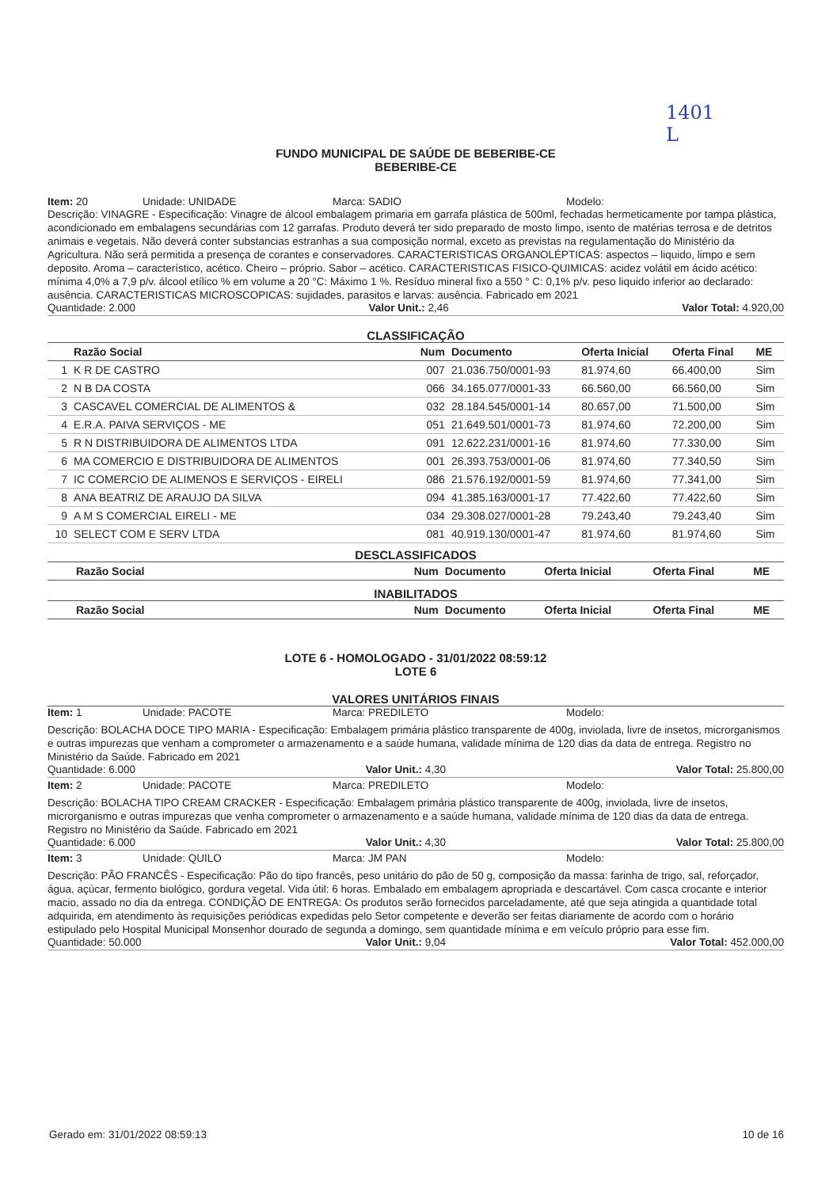1401
L
FUNDO MUNICIPAL DE SAÚDE DE BEBERIBE-CE
BEBERIBE-CE
Item: 20 Unidade: UNIDADE Marca: SADIO Modelo:
Descrição: VINAGRE - Especificação: Vinagre de álcool embalagem primaria em garrafa plástica de 500ml, fechadas hermeticamente por tampa plástica, acondicionado em embalagens secundárias com 12 garrafas. Produto deverá ter sido preparado de mosto limpo, isento de matérias terrosa e de detritos animais e vegetais. Não deverá conter substancias estranhas a sua composição normal, exceto as previstas na regulamentação do Ministério da Agricultura. Não será permitida a presença de corantes e conservadores. CARACTERISTICAS ORGANOLÉPTICAS: aspectos – liquido, limpo e sem deposito. Aroma – característico, acético. Cheiro – próprio. Sabor – acético. CARACTERISTICAS FISICO-QUIMICAS: acidez volátil em ácido acético: mínima 4,0% a 7,9 p/v. álcool etílico % em volume a 20 °C: Máximo 1 %. Resíduo mineral fixo a 550 ° C: 0,1% p/v. peso liquido inferior ao declarado: ausência. CARACTERISTICAS MICROSCOPICAS: sujidades, parasitos e larvas: ausência. Fabricado em 2021
Quantidade: 2.000 Valor Unit.: 2,46 Valor Total: 4.920,00
CLASSIFICAÇÃO
| | Razão Social | Num | Documento | Oferta Inicial | Oferta Final | ME |
| --- | --- | --- | --- | --- | --- | --- |
| 1 | K R DE CASTRO | 007 | 21.036.750/0001-93 | 81.974,60 | 66.400,00 | Sim |
| 2 | N B DA COSTA | 066 | 34.165.077/0001-33 | 66.560,00 | 66.560,00 | Sim |
| 3 | CASCAVEL COMERCIAL DE ALIMENTOS & | 032 | 28.184.545/0001-14 | 80.657,00 | 71.500,00 | Sim |
| 4 | E.R.A. PAIVA SERVIÇOS - ME | 051 | 21.649.501/0001-73 | 81.974,60 | 72.200,00 | Sim |
| 5 | R N DISTRIBUIDORA DE ALIMENTOS LTDA | 091 | 12.622.231/0001-16 | 81.974,60 | 77.330,00 | Sim |
| 6 | MA COMERCIO E DISTRIBUIDORA DE ALIMENTOS | 001 | 26.393.753/0001-06 | 81.974,60 | 77.340,50 | Sim |
| 7 | IC COMERCIO DE ALIMENOS E SERVIÇOS - EIRELI | 086 | 21.576.192/0001-59 | 81.974,60 | 77.341,00 | Sim |
| 8 | ANA BEATRIZ DE ARAUJO DA SILVA | 094 | 41.385.163/0001-17 | 77.422,60 | 77.422,60 | Sim |
| 9 | A M S COMERCIAL EIRELI - ME | 034 | 29.308.027/0001-28 | 79.243,40 | 79.243,40 | Sim |
| 10 | SELECT COM E SERV LTDA | 081 | 40.919.130/0001-47 | 81.974,60 | 81.974,60 | Sim |
DESCLASSIFICADOS
| | Razão Social | Num | Documento | Oferta Inicial | Oferta Final | ME |
| --- | --- | --- | --- | --- | --- | --- |
INABILITADOS
| | Razão Social | Num | Documento | Oferta Inicial | Oferta Final | ME |
| --- | --- | --- | --- | --- | --- | --- |
LOTE 6 - HOMOLOGADO - 31/01/2022 08:59:12
LOTE 6
VALORES UNITÁRIOS FINAIS
Item: 1 Unidade: PACOTE Marca: PREDILETO Modelo:
Descrição: BOLACHA DOCE TIPO MARIA - Especificação: Embalagem primária plástico transparente de 400g, inviolada, livre de insetos, microrganismos e outras impurezas que venham a comprometer o armazenamento e a saúde humana, validade mínima de 120 dias da data de entrega. Registro no Ministério da Saúde. Fabricado em 2021
Quantidade: 6.000 Valor Unit.: 4,30 Valor Total: 25.800,00
Item: 2 Unidade: PACOTE Marca: PREDILETO Modelo:
Descrição: BOLACHA TIPO CREAM CRACKER - Especificação: Embalagem primária plástico transparente de 400g, inviolada, livre de insetos, microrganismo e outras impurezas que venha comprometer o armazenamento e a saúde humana, validade mínima de 120 dias da data de entrega. Registro no Ministério da Saúde. Fabricado em 2021
Quantidade: 6.000 Valor Unit.: 4,30 Valor Total: 25.800,00
Item: 3 Unidade: QUILO Marca: JM PAN Modelo:
Descrição: PÃO FRANCÊS - Especificação: Pão do tipo francês, peso unitário do pão de 50 g, composição da massa: farinha de trigo, sal, reforçador, água, açúcar, fermento biológico, gordura vegetal. Vida útil: 6 horas. Embalado em embalagem apropriada e descartável. Com casca crocante e interior macio, assado no dia da entrega. CONDIÇÃO DE ENTREGA: Os produtos serão fornecidos parceladamente, até que seja atingida a quantidade total adquirida, em atendimento às requisições periódicas expedidas pelo Setor competente e deverão ser feitas diariamente de acordo com o horário estipulado pelo Hospital Municipal Monsenhor dourado de segunda a domingo, sem quantidade mínima e em veículo próprio para esse fim.
Quantidade: 50.000 Valor Unit.: 9,04 Valor Total: 452.000,00
Gerado em: 31/01/2022 08:59:13 10 de 16